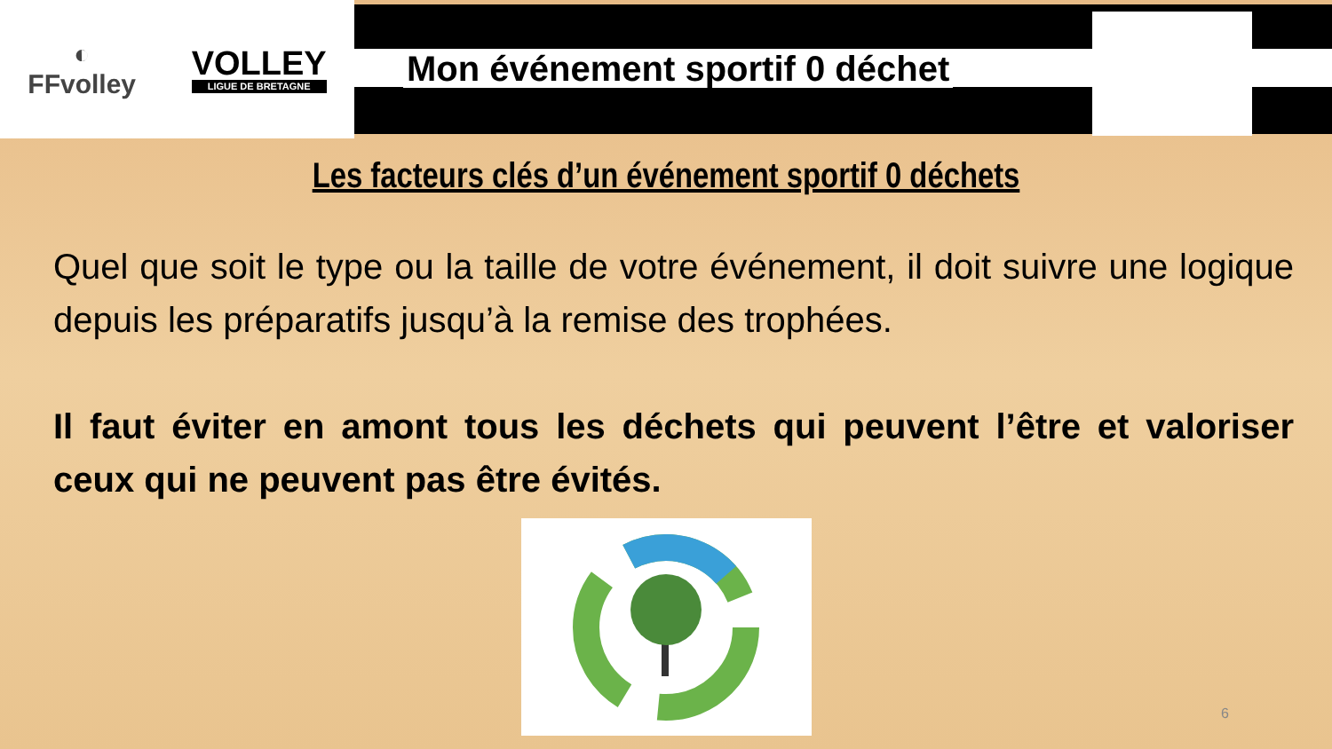◐
FFvolley
VOLLEY
LIGUE DE BRETAGNE
Mon événement sportif 0 déchet
Les facteurs clés d’un événement sportif 0 déchets
Quel que soit le type ou la taille de votre événement, il doit suivre une logique depuis les préparatifs jusqu’à la remise des trophées.
Il faut éviter en amont tous les déchets qui peuvent l’être et valoriser ceux qui ne peuvent pas être évités.
6